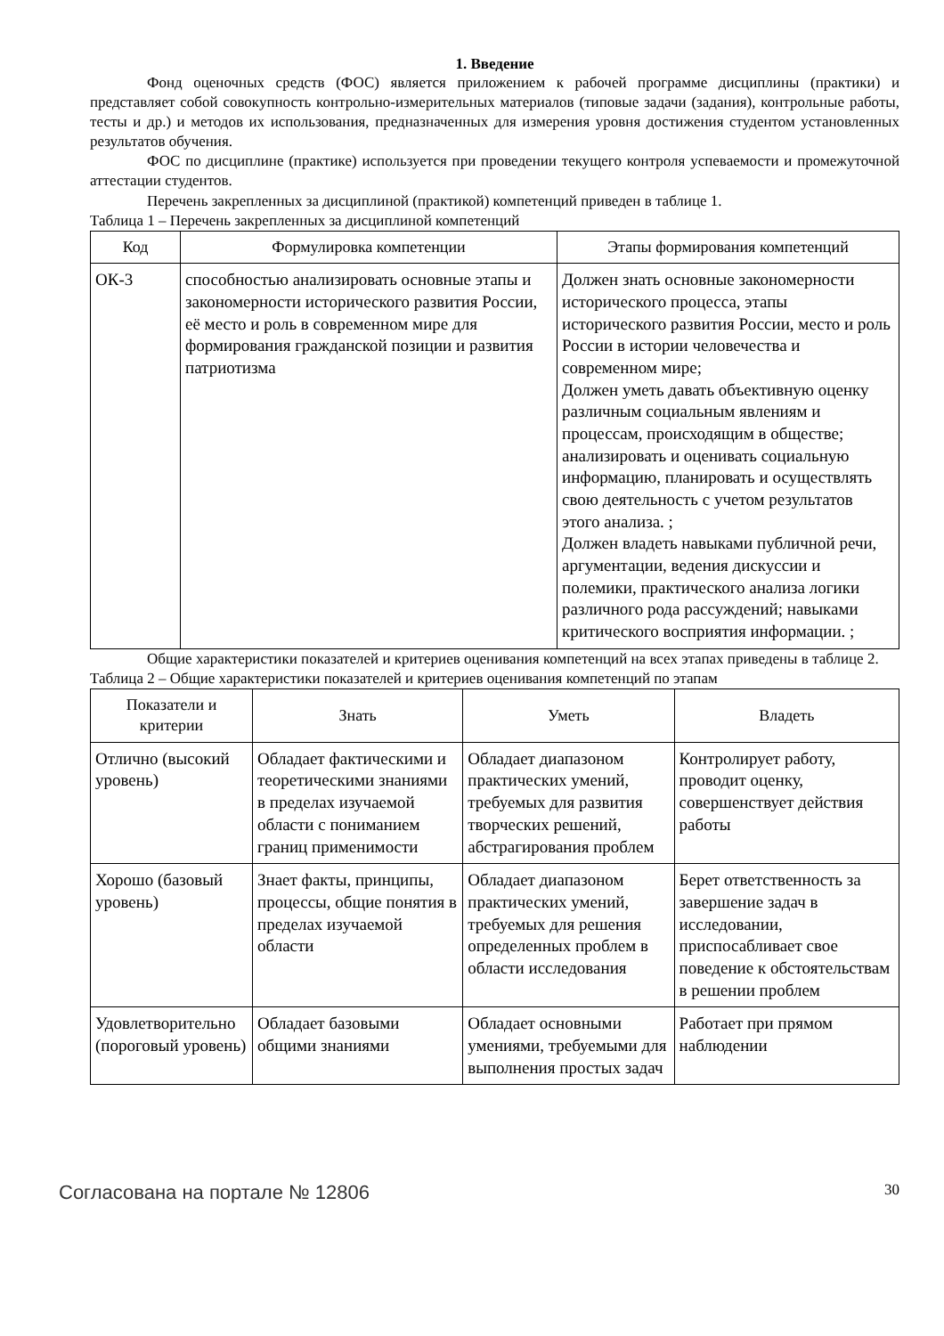1. Введение
Фонд оценочных средств (ФОС) является приложением к рабочей программе дисциплины (практики) и представляет собой совокупность контрольно-измерительных материалов (типовые задачи (задания), контрольные работы, тесты и др.) и методов их использования, предназначенных для измерения уровня достижения студентом установленных результатов обучения.
ФОС по дисциплине (практике) используется при проведении текущего контроля успеваемости и промежуточной аттестации студентов.
Перечень закрепленных за дисциплиной (практикой) компетенций приведен в таблице 1.
Таблица 1 – Перечень закрепленных за дисциплиной компетенций
| Код | Формулировка компетенции | Этапы формирования компетенций |
| --- | --- | --- |
| ОК-3 | способностью анализировать основные этапы и закономерности исторического развития России, её место и роль в современном мире для формирования гражданской позиции и развития патриотизма | Должен знать основные закономерности исторического процесса, этапы исторического развития России, место и роль России в истории человечества и современном мире; Должен уметь давать объективную оценку различным социальным явлениям и процессам, происходящим в обществе; анализировать и оценивать социальную информацию, планировать и осуществлять свою деятельность с учетом результатов этого анализа. ; Должен владеть навыками публичной речи, аргументации, ведения дискуссии и полемики, практического анализа логики различного рода рассуждений; навыками критического восприятия информации. ; |
Общие характеристики показателей и критериев оценивания компетенций на всех этапах приведены в таблице 2.
Таблица 2 – Общие характеристики показателей и критериев оценивания компетенций по этапам
| Показатели и критерии | Знать | Уметь | Владеть |
| --- | --- | --- | --- |
| Отлично (высокий уровень) | Обладает фактическими и теоретическими знаниями в пределах изучаемой области с пониманием границ применимости | Обладает диапазоном практических умений, требуемых для развития творческих решений, абстрагирования проблем | Контролирует работу, проводит оценку, совершенствует действия работы |
| Хорошо (базовый уровень) | Знает факты, принципы, процессы, общие понятия в пределах изучаемой области | Обладает диапазоном практических умений, требуемых для решения определенных проблем в области исследования | Берет ответственность за завершение задач в исследовании, приспосабливает свое поведение к обстоятельствам в решении проблем |
| Удовлетворительно (пороговый уровень) | Обладает базовыми общими знаниями | Обладает основными умениями, требуемыми для выполнения простых задач | Работает при прямом наблюдении |
Согласована на портале № 12806 30